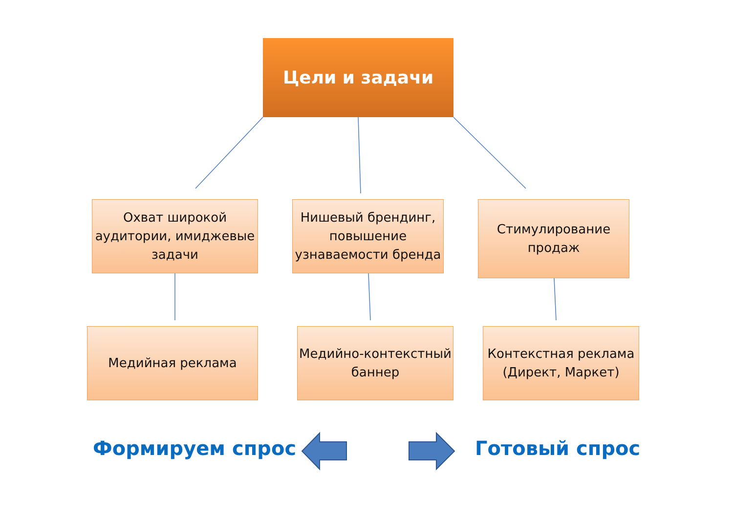Цели и задачи
Охват широкой аудитории, имиджевые задачи
Нишевый брендинг, повышение узнаваемости бренда
Стимулирование продаж
Медийная реклама
Медийно-контекстный баннер
Контекстная реклама (Директ, Маркет)
Формируем спрос Готовый спрос